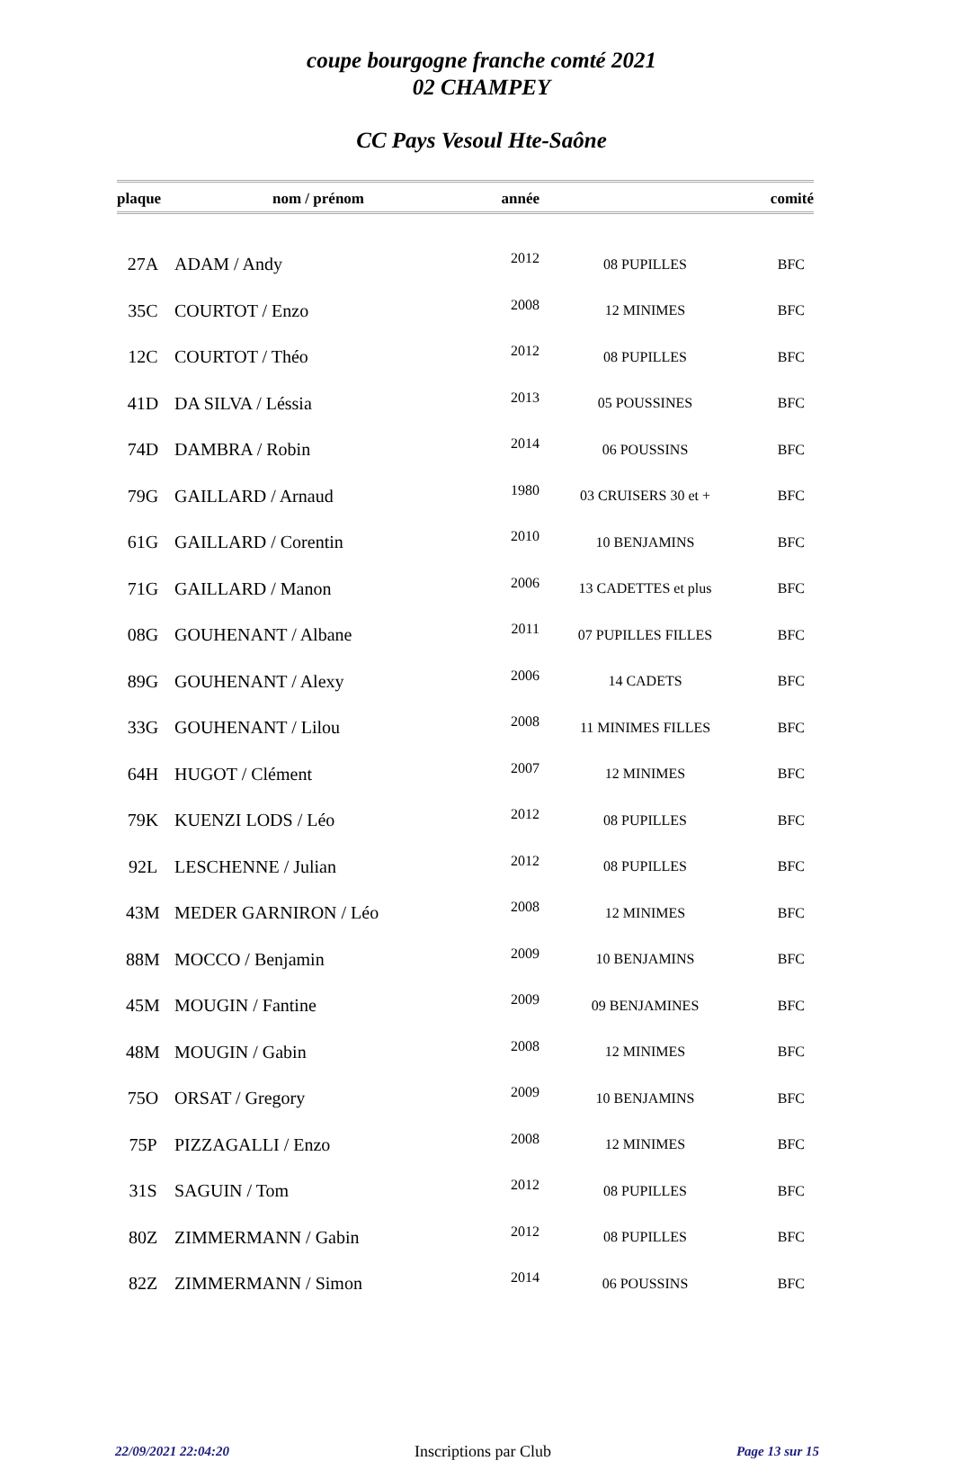coupe bourgogne franche comté 2021
02 CHAMPEY
CC Pays Vesoul Hte-Saône
| plaque | nom / prénom | année | | comité |
| --- | --- | --- | --- | --- |
| 27A | ADAM / Andy | 2012 | 08 PUPILLES | BFC |
| 35C | COURTOT / Enzo | 2008 | 12 MINIMES | BFC |
| 12C | COURTOT / Théo | 2012 | 08 PUPILLES | BFC |
| 41D | DA SILVA / Léssia | 2013 | 05 POUSSINES | BFC |
| 74D | DAMBRA / Robin | 2014 | 06 POUSSINS | BFC |
| 79G | GAILLARD / Arnaud | 1980 | 03 CRUISERS 30 et + | BFC |
| 61G | GAILLARD / Corentin | 2010 | 10 BENJAMINS | BFC |
| 71G | GAILLARD / Manon | 2006 | 13 CADETTES et plus | BFC |
| 08G | GOUHENANT / Albane | 2011 | 07 PUPILLES FILLES | BFC |
| 89G | GOUHENANT / Alexy | 2006 | 14 CADETS | BFC |
| 33G | GOUHENANT / Lilou | 2008 | 11 MINIMES FILLES | BFC |
| 64H | HUGOT / Clément | 2007 | 12 MINIMES | BFC |
| 79K | KUENZI LODS / Léo | 2012 | 08 PUPILLES | BFC |
| 92L | LESCHENNE / Julian | 2012 | 08 PUPILLES | BFC |
| 43M | MEDER GARNIRON / Léo | 2008 | 12 MINIMES | BFC |
| 88M | MOCCO / Benjamin | 2009 | 10 BENJAMINS | BFC |
| 45M | MOUGIN / Fantine | 2009 | 09 BENJAMINES | BFC |
| 48M | MOUGIN / Gabin | 2008 | 12 MINIMES | BFC |
| 75O | ORSAT / Gregory | 2009 | 10 BENJAMINS | BFC |
| 75P | PIZZAGALLI / Enzo | 2008 | 12 MINIMES | BFC |
| 31S | SAGUIN / Tom | 2012 | 08 PUPILLES | BFC |
| 80Z | ZIMMERMANN / Gabin | 2012 | 08 PUPILLES | BFC |
| 82Z | ZIMMERMANN / Simon | 2014 | 06 POUSSINS | BFC |
22/09/2021 22:04:20 Inscriptions par Club Page 13 sur 15